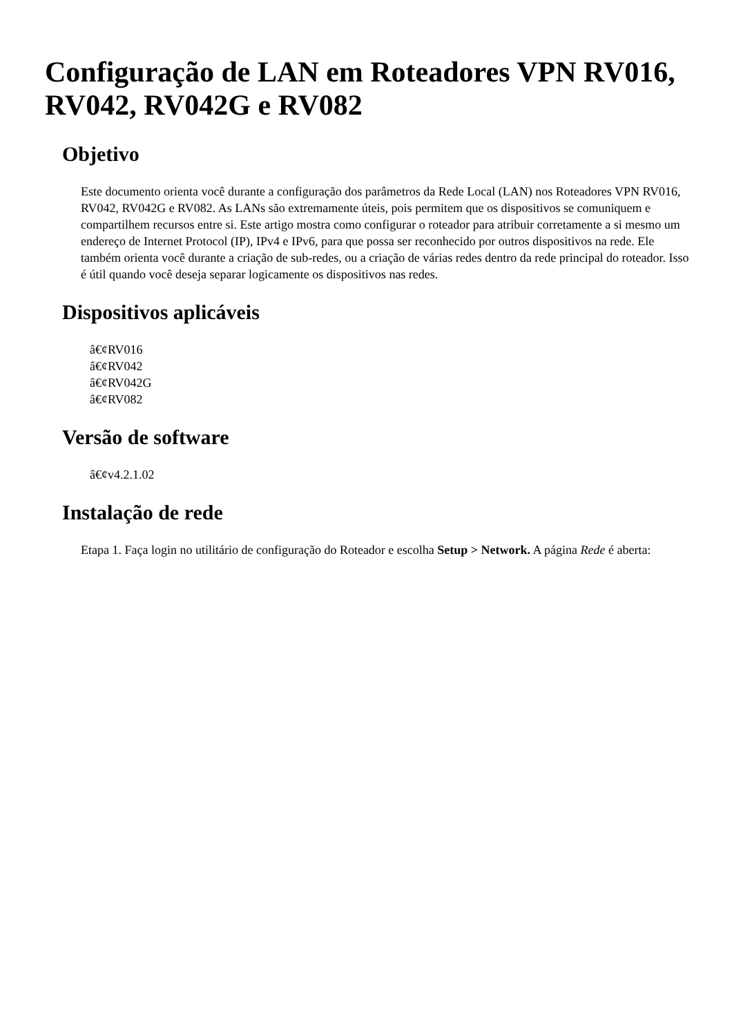Configuração de LAN em Roteadores VPN RV016, RV042, RV042G e RV082
Objetivo
Este documento orienta você durante a configuração dos parâmetros da Rede Local (LAN) nos Roteadores VPN RV016, RV042, RV042G e RV082. As LANs são extremamente úteis, pois permitem que os dispositivos se comuniquem e compartilhem recursos entre si. Este artigo mostra como configurar o roteador para atribuir corretamente a si mesmo um endereço de Internet Protocol (IP), IPv4 e IPv6, para que possa ser reconhecido por outros dispositivos na rede. Ele também orienta você durante a criação de sub-redes, ou a criação de várias redes dentro da rede principal do roteador. Isso é útil quando você deseja separar logicamente os dispositivos nas redes.
Dispositivos aplicáveis
â€¢RV016
â€¢RV042
â€¢RV042G
â€¢RV082
Versão de software
â€¢v4.2.1.02
Instalação de rede
Etapa 1. Faça login no utilitário de configuração do Roteador e escolha Setup > Network. A página Rede é aberta: